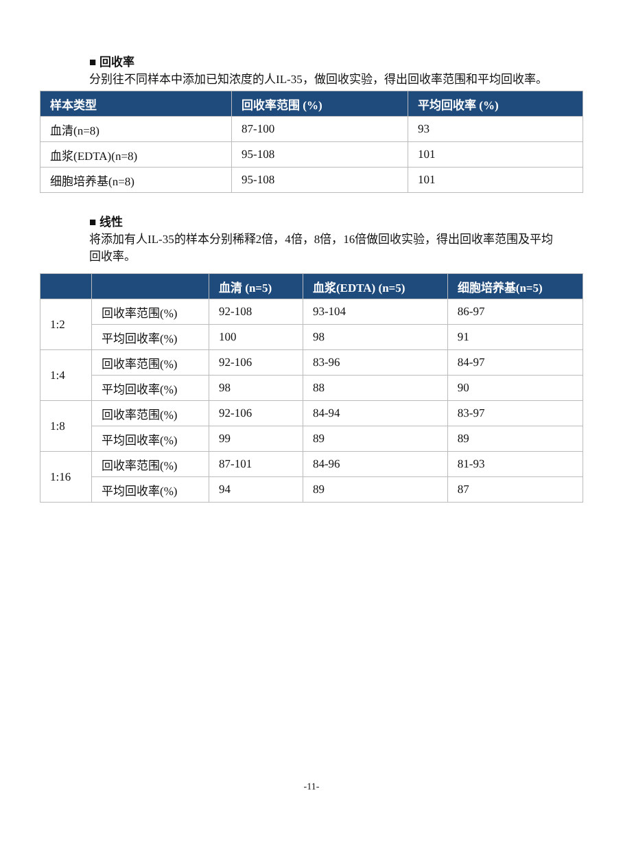■ 回收率
分别往不同样本中添加已知浓度的人IL-35，做回收实验，得出回收率范围和平均回收率。
| 样本类型 | 回收率范围 (%) | 平均回收率 (%) |
| --- | --- | --- |
| 血清(n=8) | 87-100 | 93 |
| 血浆(EDTA)(n=8) | 95-108 | 101 |
| 细胞培养基(n=8) | 95-108 | 101 |
■ 线性
将添加有人IL-35的样本分别稀释2倍，4倍，8倍，16倍做回收实验，得出回收率范围及平均回收率。
| | | 血清 (n=5) | 血浆(EDTA) (n=5) | 细胞培养基(n=5) |
| --- | --- | --- | --- | --- |
| 1:2 | 回收率范围(%) | 92-108 | 93-104 | 86-97 |
| | 平均回收率(%) | 100 | 98 | 91 |
| 1:4 | 回收率范围(%) | 92-106 | 83-96 | 84-97 |
| | 平均回收率(%) | 98 | 88 | 90 |
| 1:8 | 回收率范围(%) | 92-106 | 84-94 | 83-97 |
| | 平均回收率(%) | 99 | 89 | 89 |
| 1:16 | 回收率范围(%) | 87-101 | 84-96 | 81-93 |
| | 平均回收率(%) | 94 | 89 | 87 |
-11-